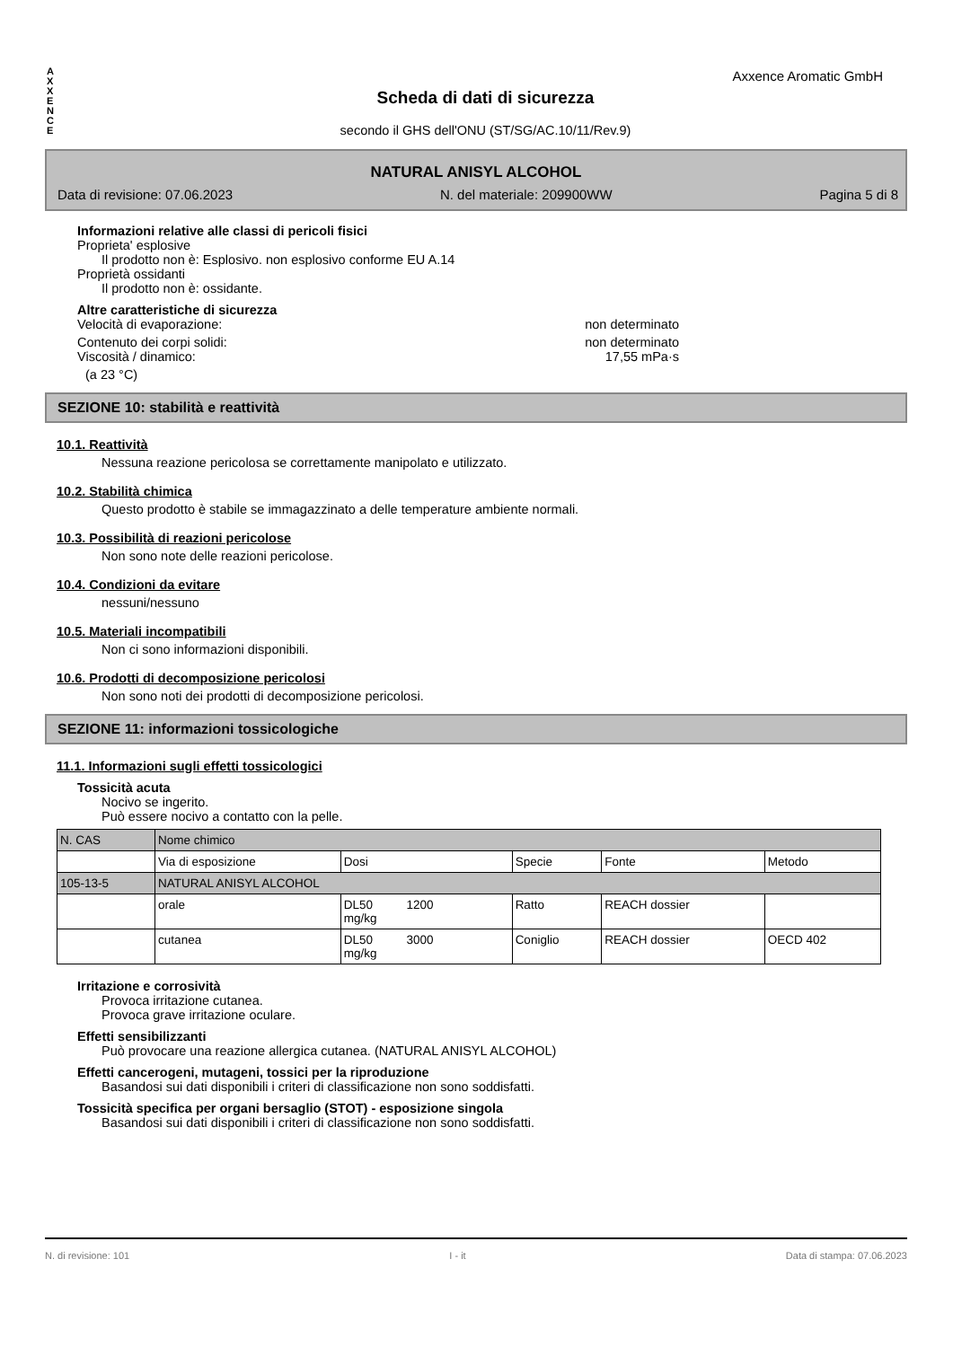A X X E N C E
Axxence Aromatic GmbH
Scheda di dati di sicurezza
secondo il GHS dell'ONU (ST/SG/AC.10/11/Rev.9)
NATURAL ANISYL ALCOHOL
Data di revisione: 07.06.2023 N. del materiale: 209900WW Pagina 5 di 8
Informazioni relative alle classi di pericoli fisici
Proprieta' esplosive
Il prodotto non è: Esplosivo. non esplosivo conforme EU A.14
Proprietà ossidanti
Il prodotto non è: ossidante.
Altre caratteristiche di sicurezza
Velocità di evaporazione: non determinato
Contenuto dei corpi solidi: non determinato
Viscosità / dinamico: 17,55 mPa·s
(a 23 °C)
SEZIONE 10: stabilità e reattività
10.1. Reattività
Nessuna reazione pericolosa se correttamente manipolato e utilizzato.
10.2. Stabilità chimica
Questo prodotto è stabile se immagazzinato a delle temperature ambiente normali.
10.3. Possibilità di reazioni pericolose
Non sono note delle reazioni pericolose.
10.4. Condizioni da evitare
nessuni/nessuno
10.5. Materiali incompatibili
Non ci sono informazioni disponibili.
10.6. Prodotti di decomposizione pericolosi
Non sono noti dei prodotti di decomposizione pericolosi.
SEZIONE 11: informazioni tossicologiche
11.1. Informazioni sugli effetti tossicologici
Tossicità acuta
Nocivo se ingerito.
Può essere nocivo a contatto con la pelle.
| N. CAS | Nome chimico | | | | |
| --- | --- | --- | --- | --- | --- |
| | Via di esposizione | Dosi | Specie | Fonte | Metodo |
| 105-13-5 | NATURAL ANISYL ALCOHOL | | | | |
| | orale | DL50 1200 mg/kg | Ratto | REACH dossier | |
| | cutanea | DL50 3000 mg/kg | Coniglio | REACH dossier | OECD 402 |
Irritazione e corrosività
Provoca irritazione cutanea.
Provoca grave irritazione oculare.
Effetti sensibilizzanti
Può provocare una reazione allergica cutanea. (NATURAL ANISYL ALCOHOL)
Effetti cancerogeni, mutageni, tossici per la riproduzione
Basandosi sui dati disponibili i criteri di classificazione non sono soddisfatti.
Tossicità specifica per organi bersaglio (STOT) - esposizione singola
Basandosi sui dati disponibili i criteri di classificazione non sono soddisfatti.
N. di revisione: 101 I - it Data di stampa: 07.06.2023